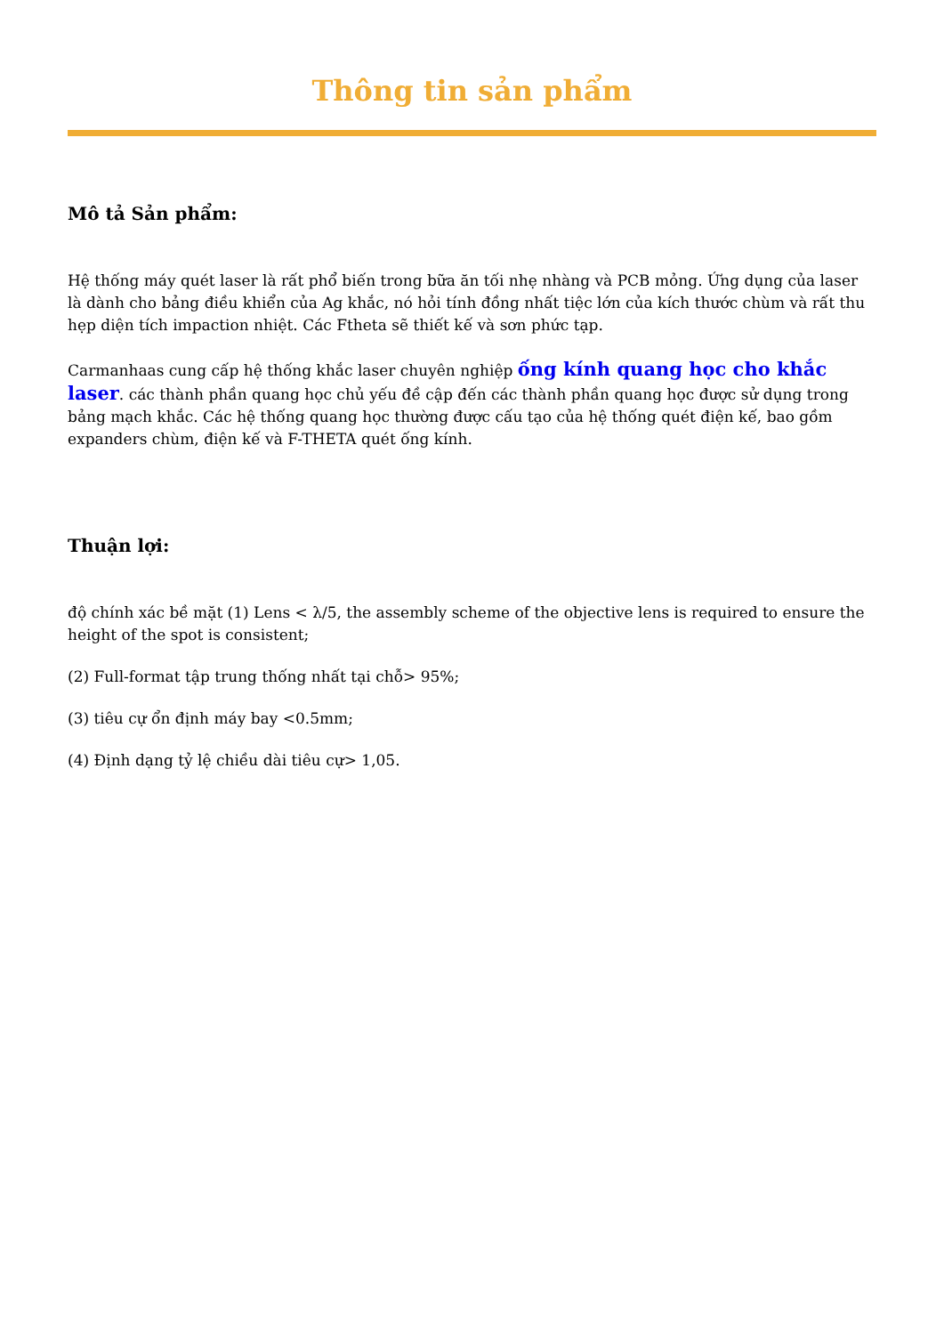Thông tin sản phẩm
Mô tả Sản phẩm:
Hệ thống máy quét laser là rất phổ biến trong bữa ăn tối nhẹ nhàng và PCB mỏng. Ứng dụng của laser là dành cho bảng điều khiển của Ag khắc, nó hỏi tính đồng nhất tiệc lớn của kích thước chùm và rất thu hẹp diện tích impaction nhiệt. Các Ftheta sẽ thiết kế và sơn phức tạp.
Carmanhaas cung cấp hệ thống khắc laser chuyên nghiệp ống kính quang học cho khắc laser. các thành phần quang học chủ yếu đề cập đến các thành phần quang học được sử dụng trong bảng mạch khắc. Các hệ thống quang học thường được cấu tạo của hệ thống quét điện kế, bao gồm expanders chùm, điện kế và F-THETA quét ống kính.
Thuận lợi:
độ chính xác bề mặt (1) Lens < λ/5, the assembly scheme of the objective lens is required to ensure the height of the spot is consistent;
(2) Full-format tập trung thống nhất tại chỗ> 95%;
(3) tiêu cự ổn định máy bay <0.5mm;
(4) Định dạng tỷ lệ chiều dài tiêu cự> 1,05.